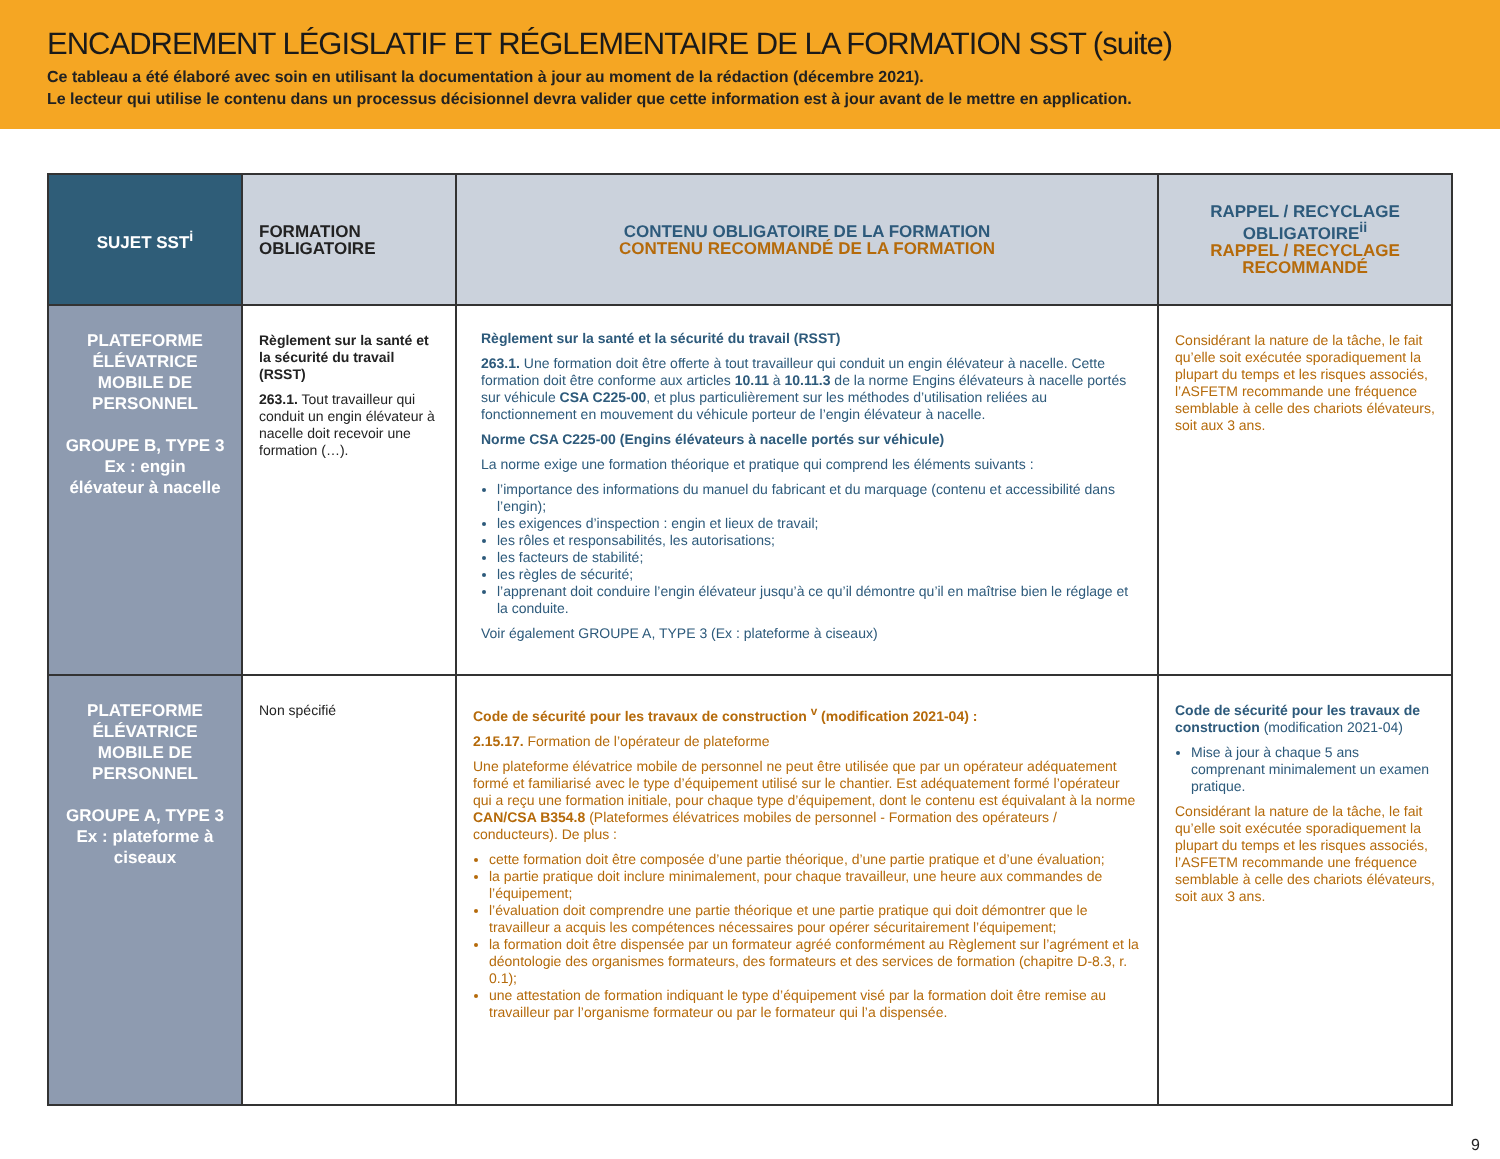ENCADREMENT LÉGISLATIF ET RÉGLEMENTAIRE DE LA FORMATION SST (suite)
Ce tableau a été élaboré avec soin en utilisant la documentation à jour au moment de la rédaction (décembre 2021).
Le lecteur qui utilise le contenu dans un processus décisionnel devra valider que cette information est à jour avant de le mettre en application.
| SUJET SST<sup>i</sup> | FORMATION OBLIGATOIRE | CONTENU OBLIGATOIRE DE LA FORMATION CONTENU RECOMMANDÉ DE LA FORMATION | RAPPEL / RECYCLAGE OBLIGATOIRE<sup>ii</sup> RAPPEL / RECYCLAGE RECOMMANDÉ |
| --- | --- | --- | --- |
| PLATEFORME ÉLÉVATRICE MOBILE DE PERSONNEL GROUPE B, TYPE 3 Ex : engin élévateur à nacelle | Règlement sur la santé et la sécurité du travail (RSST) 263.1. Tout travailleur qui conduit un engin élévateur à nacelle doit recevoir une formation (…). | Règlement sur la santé et la sécurité du travail (RSST) 263.1. Une formation doit être offerte à tout travailleur qui conduit un engin élévateur à nacelle. Cette formation doit être conforme aux articles 10.11 à 10.11.3 de la norme Engins élévateurs à nacelle portés sur véhicule CSA C225-00 , et plus particulièrement sur les méthodes d’utilisation reliées au fonctionnement en mouvement du véhicule porteur de l’engin élévateur à nacelle. Norme CSA C225-00 (Engins élévateurs à nacelle portés sur véhicule) La norme exige une formation théorique et pratique qui comprend les éléments suivants : l’importance des informations du manuel du fabricant et du marquage (contenu et accessibilité dans l’engin); les exigences d’inspection : engin et lieux de travail; les rôles et responsabilités, les autorisations; les facteurs de stabilité; les règles de sécurité; l’apprenant doit conduire l’engin élévateur jusqu’à ce qu’il démontre qu’il en maîtrise bien le réglage et la conduite. Voir également GROUPE A, TYPE 3 (Ex : plateforme à ciseaux) | Considérant la nature de la tâche, le fait qu’elle soit exécutée sporadiquement la plupart du temps et les risques associés, l’ASFETM recommande une fréquence semblable à celle des chariots élévateurs, soit aux 3 ans. |
| PLATEFORME ÉLÉVATRICE MOBILE DE PERSONNEL GROUPE A, TYPE 3 Ex : plateforme à ciseaux | Non spécifié | Code de sécurité pour les travaux de construction <sup>v</sup> (modification 2021-04) : 2.15.17. Formation de l’opérateur de plateforme Une plateforme élévatrice mobile de personnel ne peut être utilisée que par un opérateur adéquatement formé et familiarisé avec le type d’équipement utilisé sur le chantier. Est adéquatement formé l’opérateur qui a reçu une formation initiale, pour chaque type d’équipement, dont le contenu est équivalant à la norme CAN/CSA B354.8 (Plateformes élévatrices mobiles de personnel - Formation des opérateurs / conducteurs). De plus : cette formation doit être composée d’une partie théorique, d’une partie pratique et d’une évaluation; la partie pratique doit inclure minimalement, pour chaque travailleur, une heure aux commandes de l’équipement; l’évaluation doit comprendre une partie théorique et une partie pratique qui doit démontrer que le travailleur a acquis les compétences nécessaires pour opérer sécuritairement l’équipement; la formation doit être dispensée par un formateur agréé conformément au Règlement sur l’agrément et la déontologie des organismes formateurs, des formateurs et des services de formation (chapitre D-8.3, r. 0.1); une attestation de formation indiquant le type d’équipement visé par la formation doit être remise au travailleur par l’organisme formateur ou par le formateur qui l’a dispensée. | Code de sécurité pour les travaux de construction (modification 2021-04) Mise à jour à chaque 5 ans comprenant minimalement un examen pratique. Considérant la nature de la tâche, le fait qu’elle soit exécutée sporadiquement la plupart du temps et les risques associés, l’ASFETM recommande une fréquence semblable à celle des chariots élévateurs, soit aux 3 ans. |
9